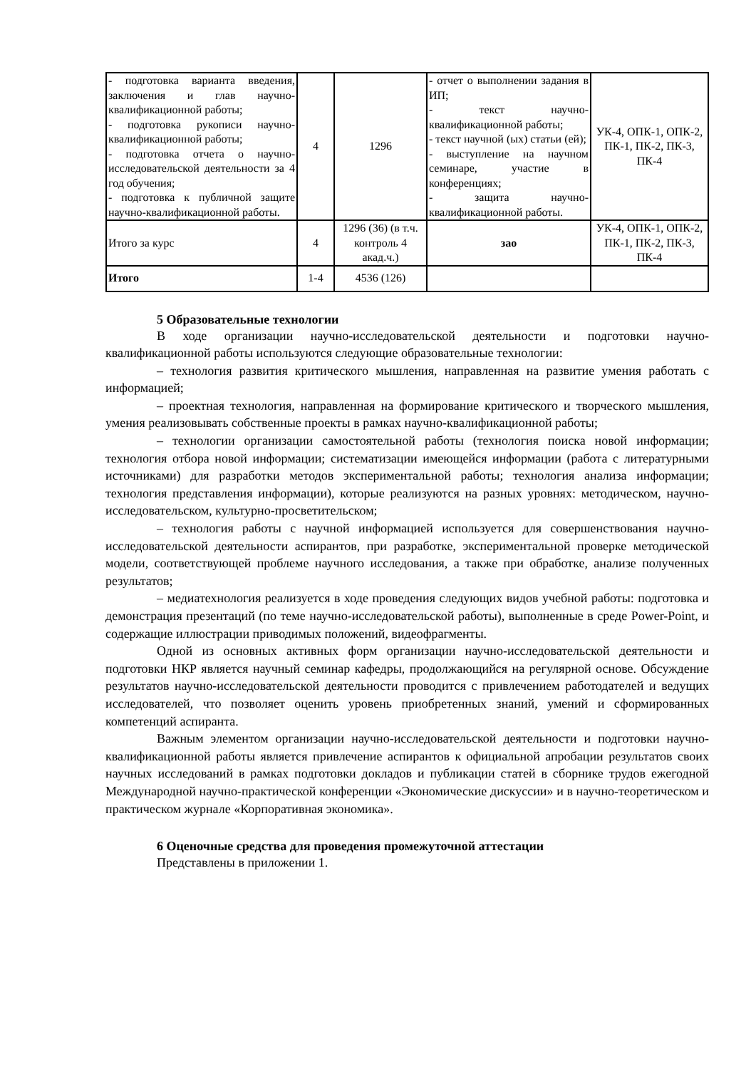| - подготовка варианта введения, заключения и глав научно-квалификационной работы; - подготовка рукописи научно-квалификационной работы; - подготовка отчета о научно-исследовательской деятельности за 4 год обучения; - подготовка к публичной защите научно-квалификационной работы. | 4 | 1296 | - отчет о выполнении задания в ИП; - текст научно-квалификационной работы; - текст научной (ых) статьи (ей); - выступление на научном семинаре, участие в конференциях; - защита научно-квалификационной работы. | УК-4, ОПК-1, ОПК-2, ПК-1, ПК-2, ПК-3, ПК-4 |
| Итого за курс | 4 | 1296 (36) (в т.ч. контроль 4 акад.ч.) | зао | УК-4, ОПК-1, ОПК-2, ПК-1, ПК-2, ПК-3, ПК-4 |
| Итого | 1-4 | 4536 (126) | | |
5 Образовательные технологии
В ходе организации научно-исследовательской деятельности и подготовки научно-квалификационной работы используются следующие образовательные технологии:
– технология развития критического мышления, направленная на развитие умения работать с информацией;
– проектная технология, направленная на формирование критического и творческого мышления, умения реализовывать собственные проекты в рамках научно-квалификационной работы;
– технологии организации самостоятельной работы (технология поиска новой информации; технология отбора новой информации; систематизации имеющейся информации (работа с литературными источниками) для разработки методов экспериментальной работы; технология анализа информации; технология представления информации), которые реализуются на разных уровнях: методическом, научно-исследовательском, культурно-просветительском;
– технология работы с научной информацией используется для совершенствования научно-исследовательской деятельности аспирантов, при разработке, экспериментальной проверке методической модели, соответствующей проблеме научного исследования, а также при обработке, анализе полученных результатов;
– медиатехнология реализуется в ходе проведения следующих видов учебной работы: подготовка и демонстрация презентаций (по теме научно-исследовательской работы), выполненные в среде Power-Point, и содержащие иллюстрации приводимых положений, видеофрагменты.
Одной из основных активных форм организации научно-исследовательской деятельности и подготовки НКР является научный семинар кафедры, продолжающийся на регулярной основе. Обсуждение результатов научно-исследовательской деятельности проводится с привлечением работодателей и ведущих исследователей, что позволяет оценить уровень приобретенных знаний, умений и сформированных компетенций аспиранта.
Важным элементом организации научно-исследовательской деятельности и подготовки научно-квалификационной работы является привлечение аспирантов к официальной апробации результатов своих научных исследований в рамках подготовки докладов и публикации статей в сборнике трудов ежегодной Международной научно-практической конференции «Экономические дискуссии» и в научно-теоретическом и практическом журнале «Корпоративная экономика».
6 Оценочные средства для проведения промежуточной аттестации
Представлены в приложении 1.